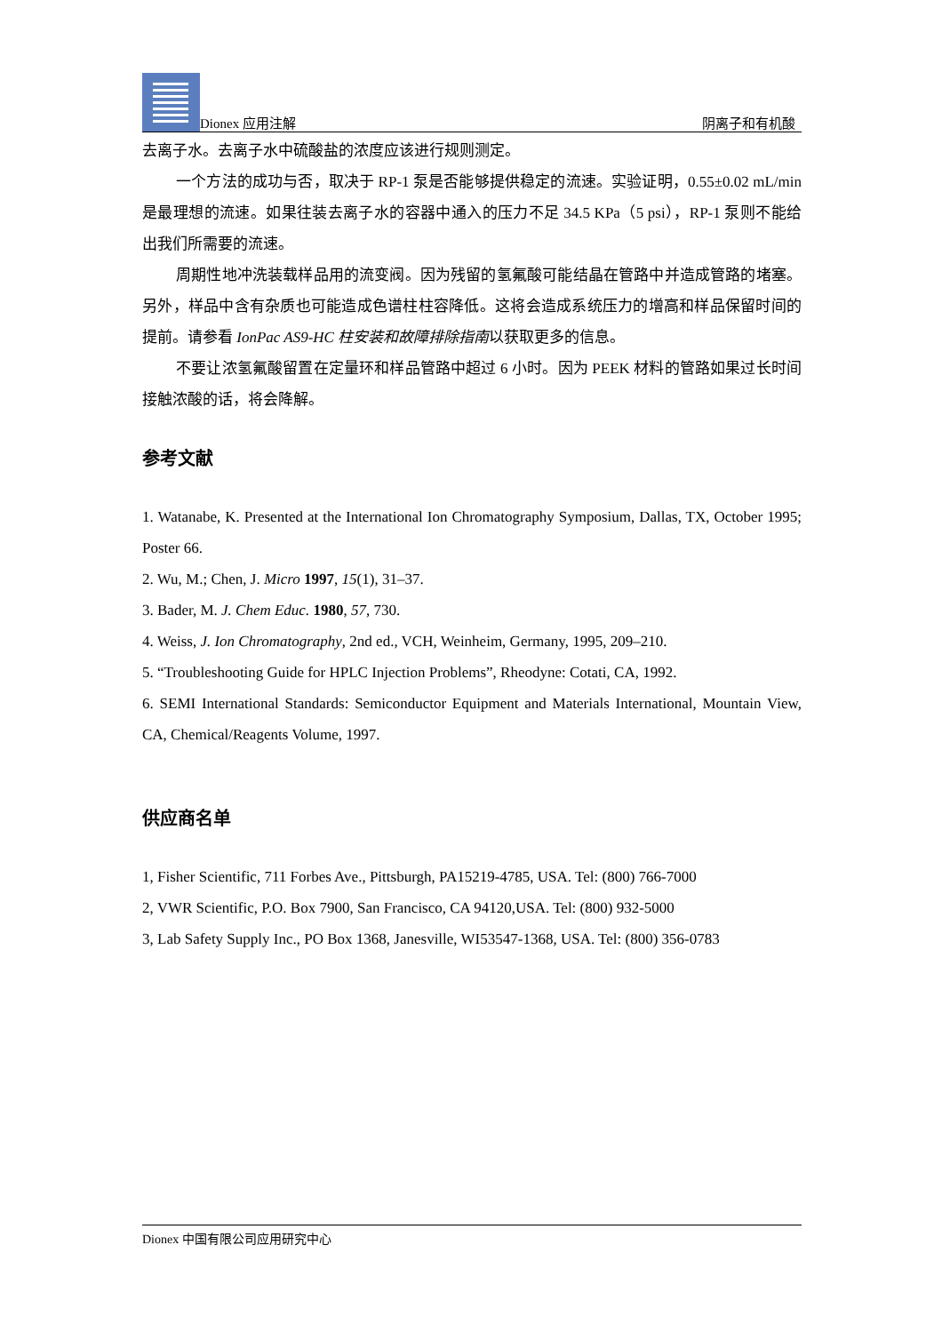Dionex 应用注解 阴离子和有机酸
去离子水。去离子水中硫酸盐的浓度应该进行规则测定。
一个方法的成功与否，取决于 RP-1 泵是否能够提供稳定的流速。实验证明，0.55±0.02 mL/min 是最理想的流速。如果往装去离子水的容器中通入的压力不足 34.5 KPa（5 psi），RP-1 泵则不能给出我们所需要的流速。
周期性地冲洗装载样品用的流变阀。因为残留的氢氟酸可能结晶在管路中并造成管路的堵塞。另外，样品中含有杂质也可能造成色谱柱柱容降低。这将会造成系统压力的增高和样品保留时间的提前。请参看 IonPac AS9-HC 柱安装和故障排除指南以获取更多的信息。
不要让浓氢氟酸留置在定量环和样品管路中超过 6 小时。因为 PEEK 材料的管路如果过长时间接触浓酸的话，将会降解。
参考文献
1. Watanabe, K. Presented at the International Ion Chromatography Symposium, Dallas, TX, October 1995; Poster 66.
2. Wu, M.; Chen, J. Micro 1997, 15(1), 31–37.
3. Bader, M. J. Chem Educ. 1980, 57, 730.
4. Weiss, J. Ion Chromatography, 2nd ed., VCH, Weinheim, Germany, 1995, 209–210.
5. “Troubleshooting Guide for HPLC Injection Problems”, Rheodyne: Cotati, CA, 1992.
6. SEMI International Standards: Semiconductor Equipment and Materials International, Mountain View, CA, Chemical/Reagents Volume, 1997.
供应商名单
1, Fisher Scientific, 711 Forbes Ave., Pittsburgh, PA15219-4785, USA. Tel: (800) 766-7000
2, VWR Scientific, P.O. Box 7900, San Francisco, CA 94120,USA. Tel: (800) 932-5000
3, Lab Safety Supply Inc., PO Box 1368, Janesville, WI53547-1368, USA. Tel: (800) 356-0783
Dionex 中国有限公司应用研究中心